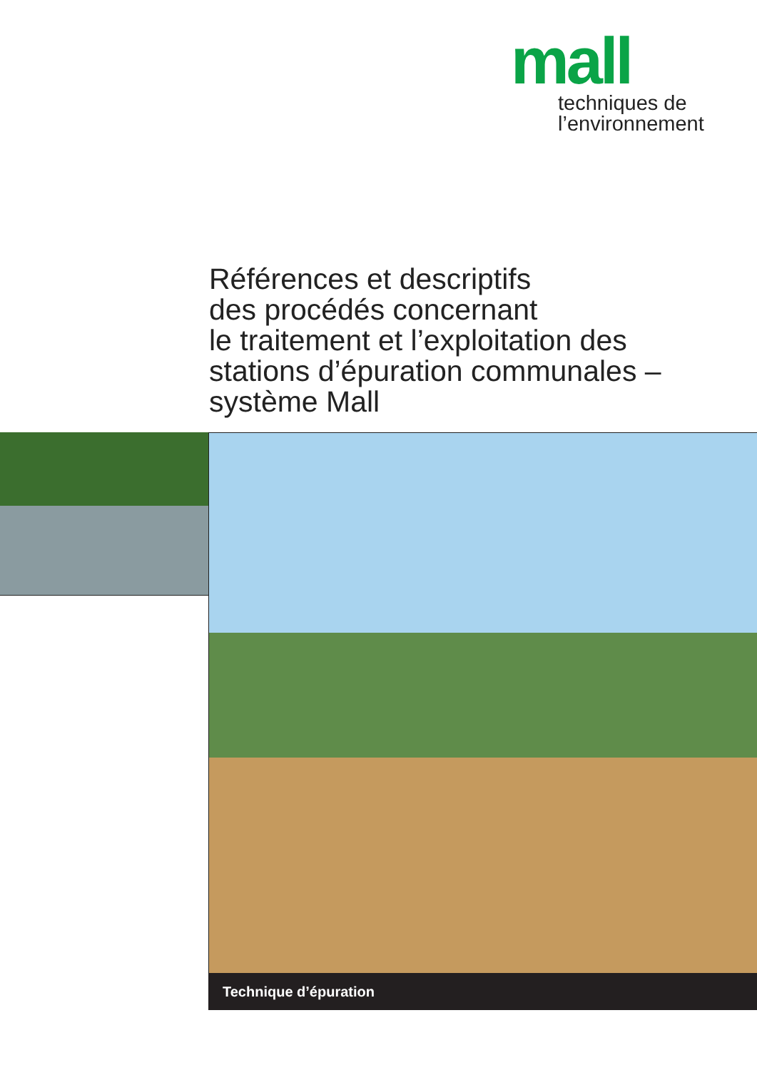mall
techniques de
l’environnement
Références et descriptifs
des procédés concernant
le traitement et l’exploitation des
stations d’épuration communales –
système Mall
Technique d’épuration